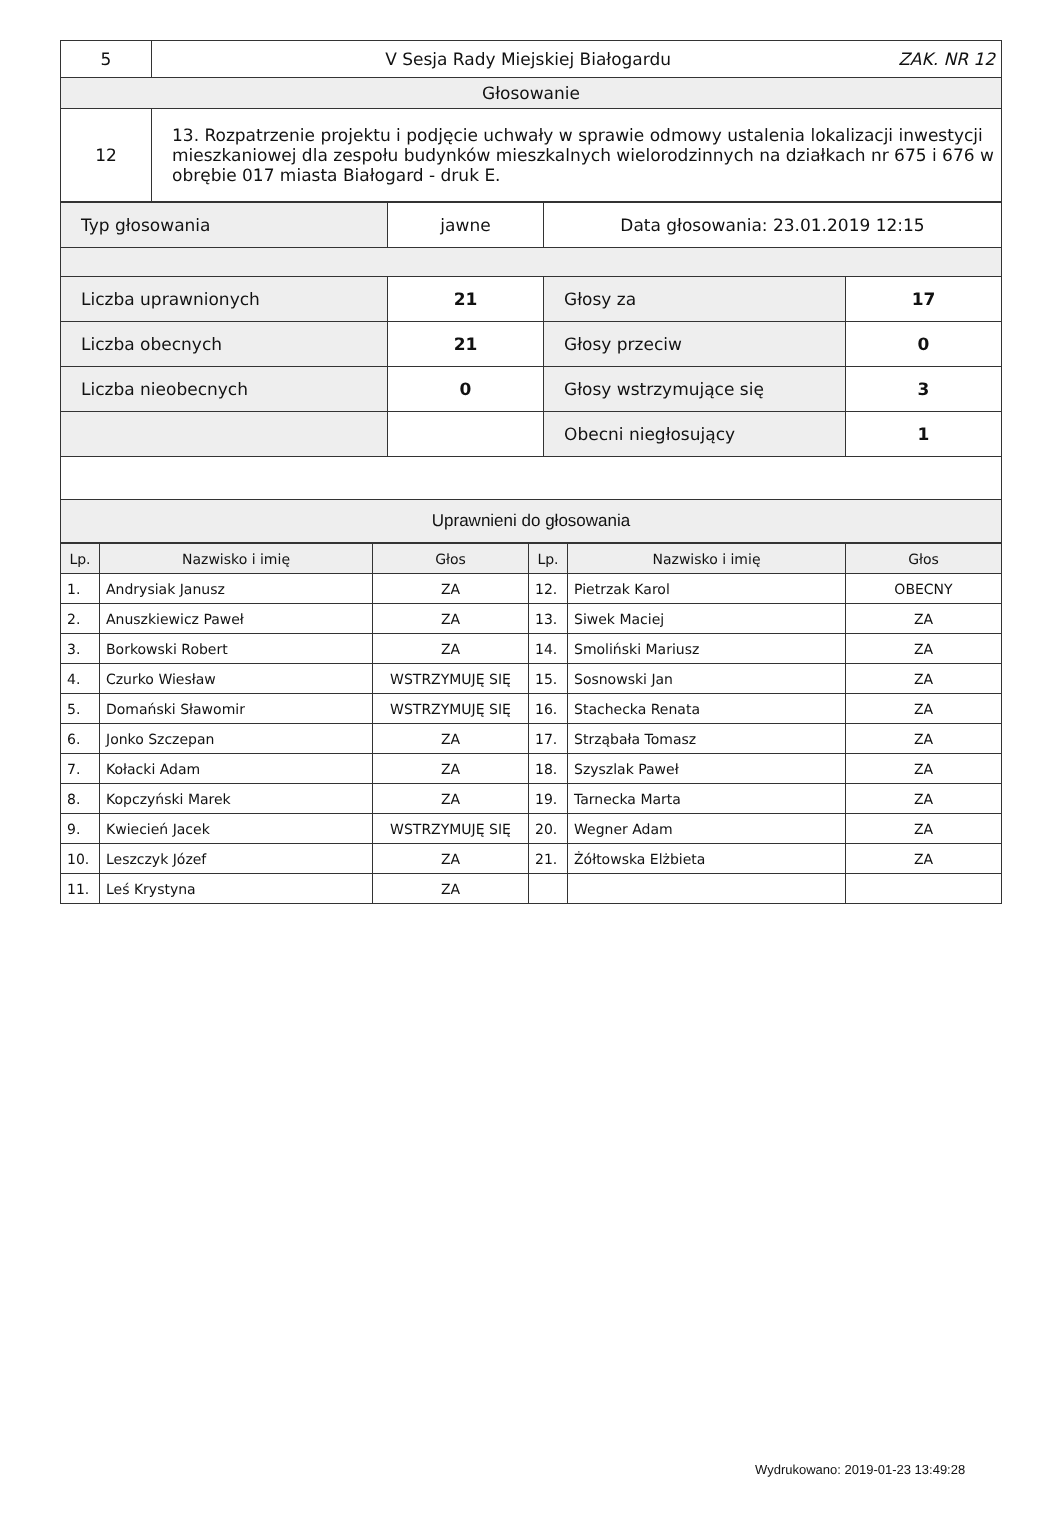| 5 | V Sesja Rady Miejskiej Białogardu ZAK. NR 12 |
| Głosowanie | |
| 12 | 13. Rozpatrzenie projektu i podjęcie uchwały w sprawie odmowy ustalenia lokalizacji inwestycji mieszkaniowej dla zespołu budynków mieszkalnych wielorodzinnych na działkach nr 675 i 676 w obrębie 017 miasta Białogard - druk E. |
| Typ głosowania | jawne | Data głosowania: 23.01.2019 12:15 | |
| Liczba uprawnionych | 21 | Głosy za | 17 |
| Liczba obecnych | 21 | Głosy przeciw | 0 |
| Liczba nieobecnych | 0 | Głosy wstrzymujące się | 3 |
| | | Obecni niegłosujący | 1 |
| Uprawnieni do głosowania | | | |
| Lp. | Nazwisko i imię | Głos | Lp. | Nazwisko i imię | Głos |
| --- | --- | --- | --- | --- | --- |
| 1. | Andrysiak Janusz | ZA | 12. | Pietrzak Karol | OBECNY |
| 2. | Anuszkiewicz Paweł | ZA | 13. | Siwek Maciej | ZA |
| 3. | Borkowski Robert | ZA | 14. | Smoliński Mariusz | ZA |
| 4. | Czurko Wiesław | WSTRZYMUJĘ SIĘ | 15. | Sosnowski Jan | ZA |
| 5. | Domański Sławomir | WSTRZYMUJĘ SIĘ | 16. | Stachecka Renata | ZA |
| 6. | Jonko Szczepan | ZA | 17. | Strząbała Tomasz | ZA |
| 7. | Kołacki Adam | ZA | 18. | Szyszlak Paweł | ZA |
| 8. | Kopczyński Marek | ZA | 19. | Tarnecka Marta | ZA |
| 9. | Kwiecień Jacek | WSTRZYMUJĘ SIĘ | 20. | Wegner Adam | ZA |
| 10. | Leszczyk Józef | ZA | 21. | Żółtowska Elżbieta | ZA |
| 11. | Leś Krystyna | ZA | | | |
Wydrukowano: 2019-01-23 13:49:28